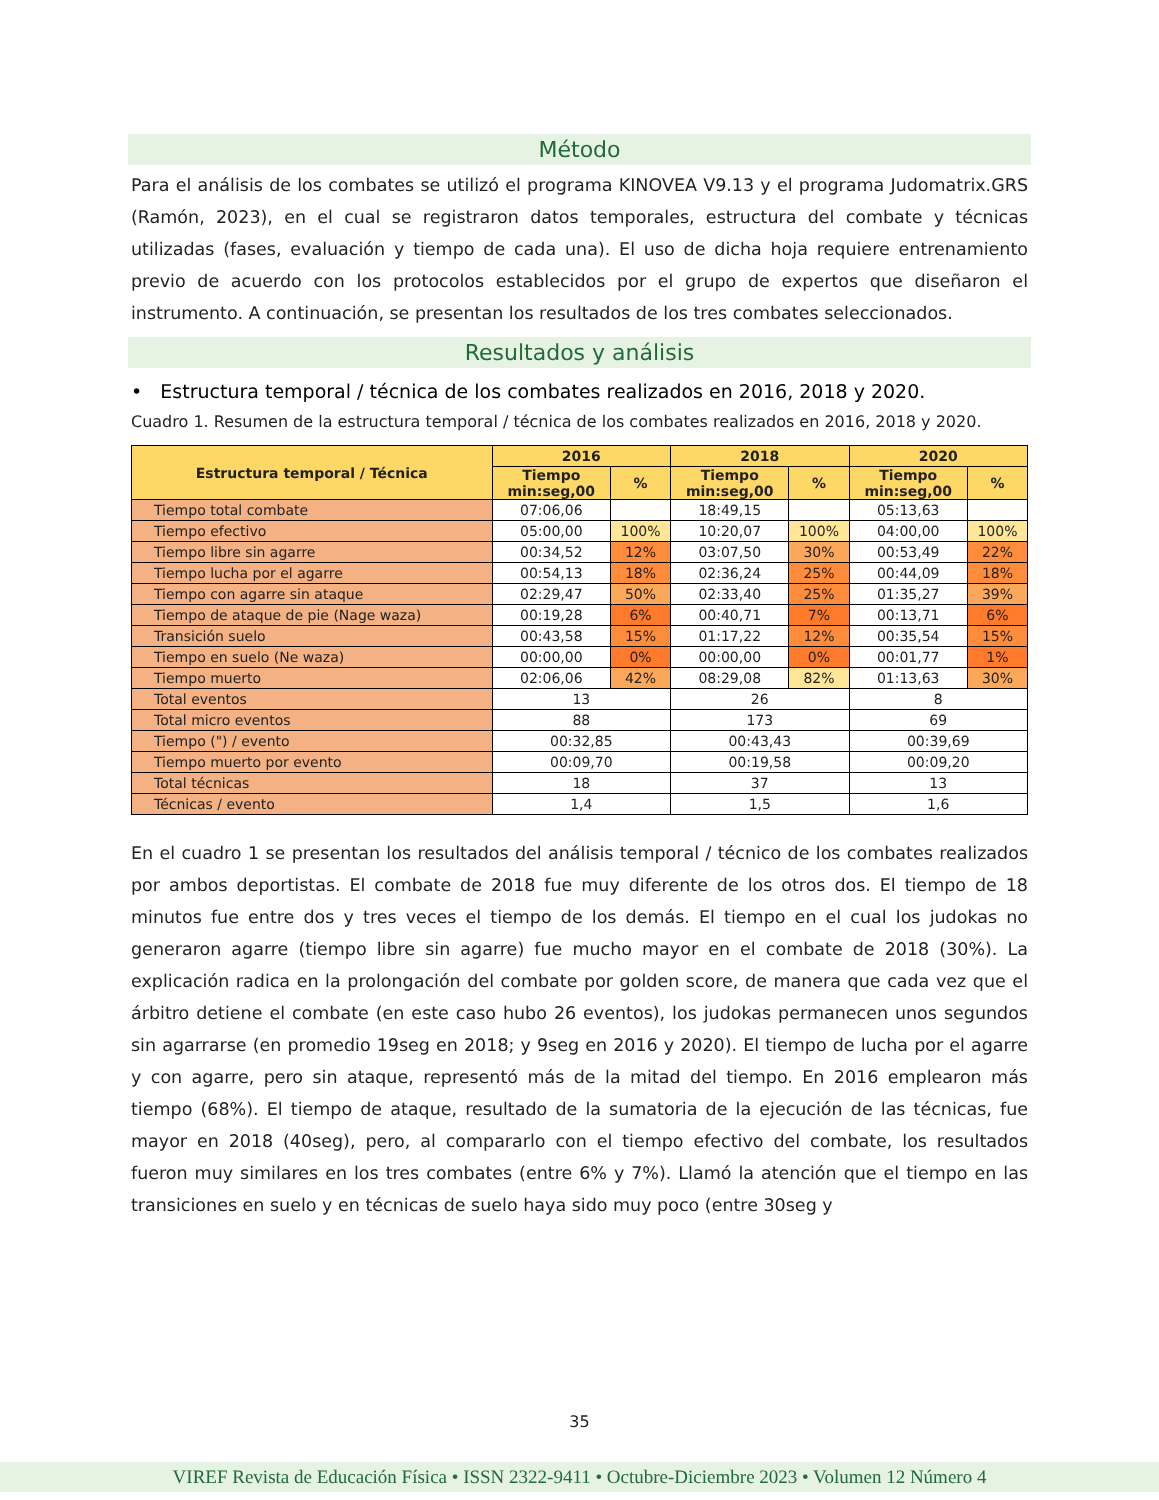Método
Para el análisis de los combates se utilizó el programa KINOVEA V9.13 y el programa Judomatrix.GRS (Ramón, 2023), en el cual se registraron datos temporales, estructura del combate y técnicas utilizadas (fases, evaluación y tiempo de cada una). El uso de dicha hoja requiere entrenamiento previo de acuerdo con los protocolos establecidos por el grupo de expertos que diseñaron el instrumento. A continuación, se presentan los resultados de los tres combates seleccionados.
Resultados y análisis
• Estructura temporal / técnica de los combates realizados en 2016, 2018 y 2020.
Cuadro 1. Resumen de la estructura temporal / técnica de los combates realizados en 2016, 2018 y 2020.
| Estructura temporal / Técnica | 2016 | | 2018 | | 2020 | |
| --- | --- | --- | --- | --- | --- | --- |
| | Tiempo min:seg,00 | % | Tiempo min:seg,00 | % | Tiempo min:seg,00 | % |
| Tiempo total combate | 07:06,06 | | 18:49,15 | | 05:13,63 | |
| Tiempo efectivo | 05:00,00 | 100% | 10:20,07 | 100% | 04:00,00 | 100% |
| Tiempo libre sin agarre | 00:34,52 | 12% | 03:07,50 | 30% | 00:53,49 | 22% |
| Tiempo lucha por el agarre | 00:54,13 | 18% | 02:36,24 | 25% | 00:44,09 | 18% |
| Tiempo con agarre sin ataque | 02:29,47 | 50% | 02:33,40 | 25% | 01:35,27 | 39% |
| Tiempo de ataque de pie (Nage waza) | 00:19,28 | 6% | 00:40,71 | 7% | 00:13,71 | 6% |
| Transición suelo | 00:43,58 | 15% | 01:17,22 | 12% | 00:35,54 | 15% |
| Tiempo en suelo (Ne waza) | 00:00,00 | 0% | 00:00,00 | 0% | 00:01,77 | 1% |
| Tiempo muerto | 02:06,06 | 42% | 08:29,08 | 82% | 01:13,63 | 30% |
| Total eventos | 13 | | 26 | | 8 | |
| Total micro eventos | 88 | | 173 | | 69 | |
| Tiempo (") / evento | 00:32,85 | | 00:43,43 | | 00:39,69 | |
| Tiempo muerto por evento | 00:09,70 | | 00:19,58 | | 00:09,20 | |
| Total técnicas | 18 | | 37 | | 13 | |
| Técnicas / evento | 1,4 | | 1,5 | | 1,6 | |
En el cuadro 1 se presentan los resultados del análisis temporal / técnico de los combates realizados por ambos deportistas. El combate de 2018 fue muy diferente de los otros dos. El tiempo de 18 minutos fue entre dos y tres veces el tiempo de los demás. El tiempo en el cual los judokas no generaron agarre (tiempo libre sin agarre) fue mucho mayor en el combate de 2018 (30%). La explicación radica en la prolongación del combate por golden score, de manera que cada vez que el árbitro detiene el combate (en este caso hubo 26 eventos), los judokas permanecen unos segundos sin agarrarse (en promedio 19seg en 2018; y 9seg en 2016 y 2020). El tiempo de lucha por el agarre y con agarre, pero sin ataque, representó más de la mitad del tiempo. En 2016 emplearon más tiempo (68%). El tiempo de ataque, resultado de la sumatoria de la ejecución de las técnicas, fue mayor en 2018 (40seg), pero, al compararlo con el tiempo efectivo del combate, los resultados fueron muy similares en los tres combates (entre 6% y 7%). Llamó la atención que el tiempo en las transiciones en suelo y en técnicas de suelo haya sido muy poco (entre 30seg y
35
VIREF Revista de Educación Física • ISSN 2322-9411 • Octubre-Diciembre 2023 • Volumen 12 Número 4